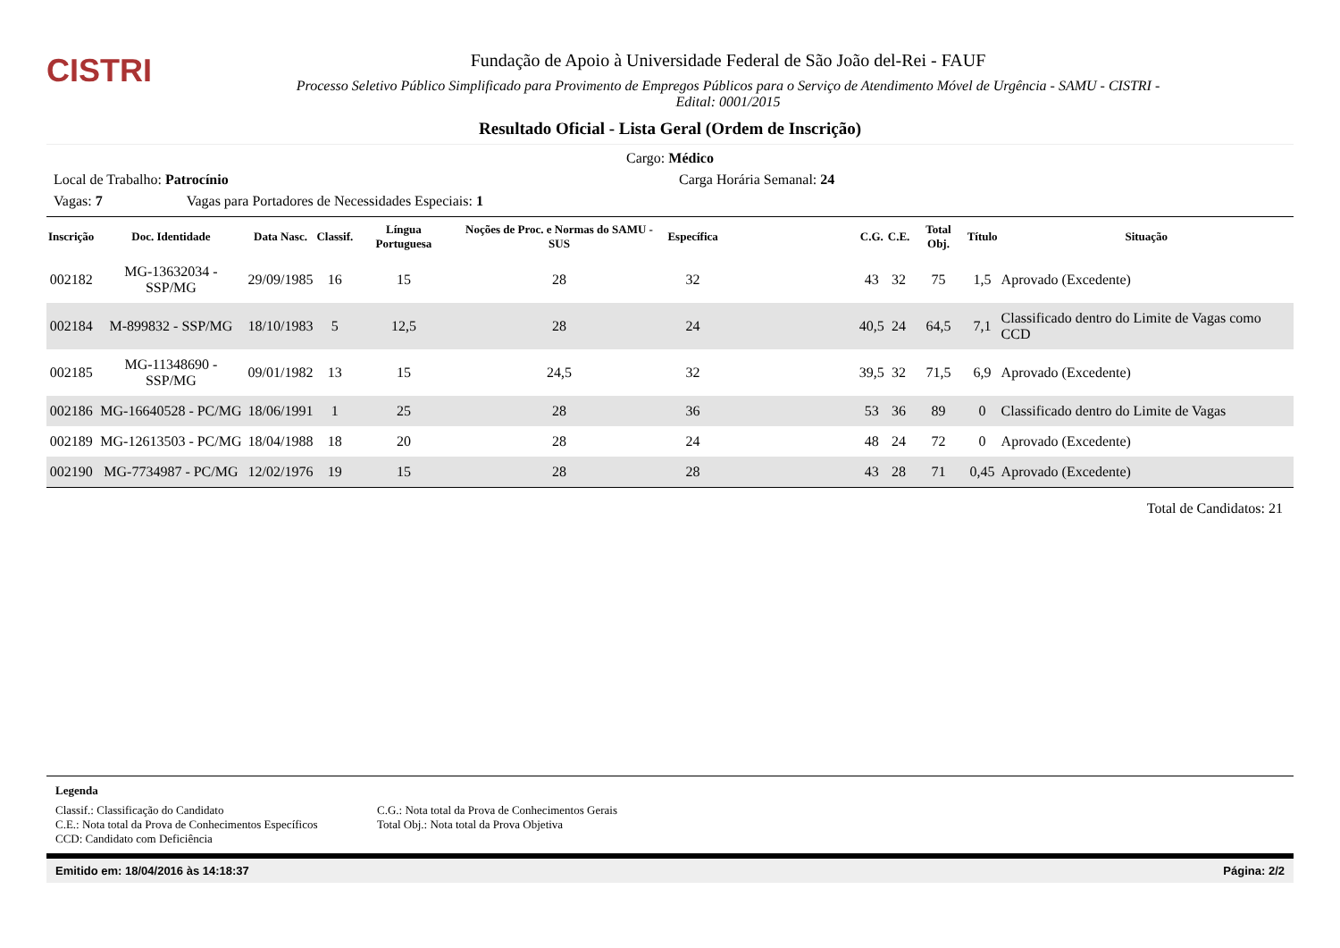CISTRI
Fundação de Apoio à Universidade Federal de São João del-Rei - FAUF
Processo Seletivo Público Simplificado para Provimento de Empregos Públicos para o Serviço de Atendimento Móvel de Urgência - SAMU - CISTRI -
Edital: 0001/2015
Resultado Oficial - Lista Geral (Ordem de Inscrição)
Cargo: Médico
Local de Trabalho: Patrocínio Carga Horária Semanal: 24
Vagas: 7 Vagas para Portadores de Necessidades Especiais: 1
| Inscrição | Doc. Identidade | Data Nasc. | Classif. | Língua Portuguesa | Noções de Proc. e Normas do SAMU - SUS | Específica | | C.G. | C.E. | Total Obj. | Título | Situação |
| --- | --- | --- | --- | --- | --- | --- | --- | --- | --- | --- | --- | --- |
| 002182 | MG-13632034 - SSP/MG | 29/09/1985 | 16 | 15 | 28 | 32 | | 43 | 32 | 75 | 1,5 | Aprovado (Excedente) |
| 002184 | M-899832 - SSP/MG | 18/10/1983 | 5 | 12,5 | 28 | 24 | | 40,5 | 24 | 64,5 | 7,1 | Classificado dentro do Limite de Vagas como CCD |
| 002185 | MG-11348690 - SSP/MG | 09/01/1982 | 13 | 15 | 24,5 | 32 | | 39,5 | 32 | 71,5 | 6,9 | Aprovado (Excedente) |
| 002186 | MG-16640528 - PC/MG | 18/06/1991 | 1 | 25 | 28 | 36 | | 53 | 36 | 89 | 0 | Classificado dentro do Limite de Vagas |
| 002189 | MG-12613503 - PC/MG | 18/04/1988 | 18 | 20 | 28 | 24 | | 48 | 24 | 72 | 0 | Aprovado (Excedente) |
| 002190 | MG-7734987 - PC/MG | 12/02/1976 | 19 | 15 | 28 | 28 | | 43 | 28 | 71 | 0,45 | Aprovado (Excedente) |
Total de Candidatos: 21
Legenda
Classif.: Classificação do Candidato
C.E.: Nota total da Prova de Conhecimentos Específicos
CCD: Candidato com Deficiência
C.G.: Nota total da Prova de Conhecimentos Gerais
Total Obj.: Nota total da Prova Objetiva
Emitido em: 18/04/2016 às 14:18:37 Página: 2/2